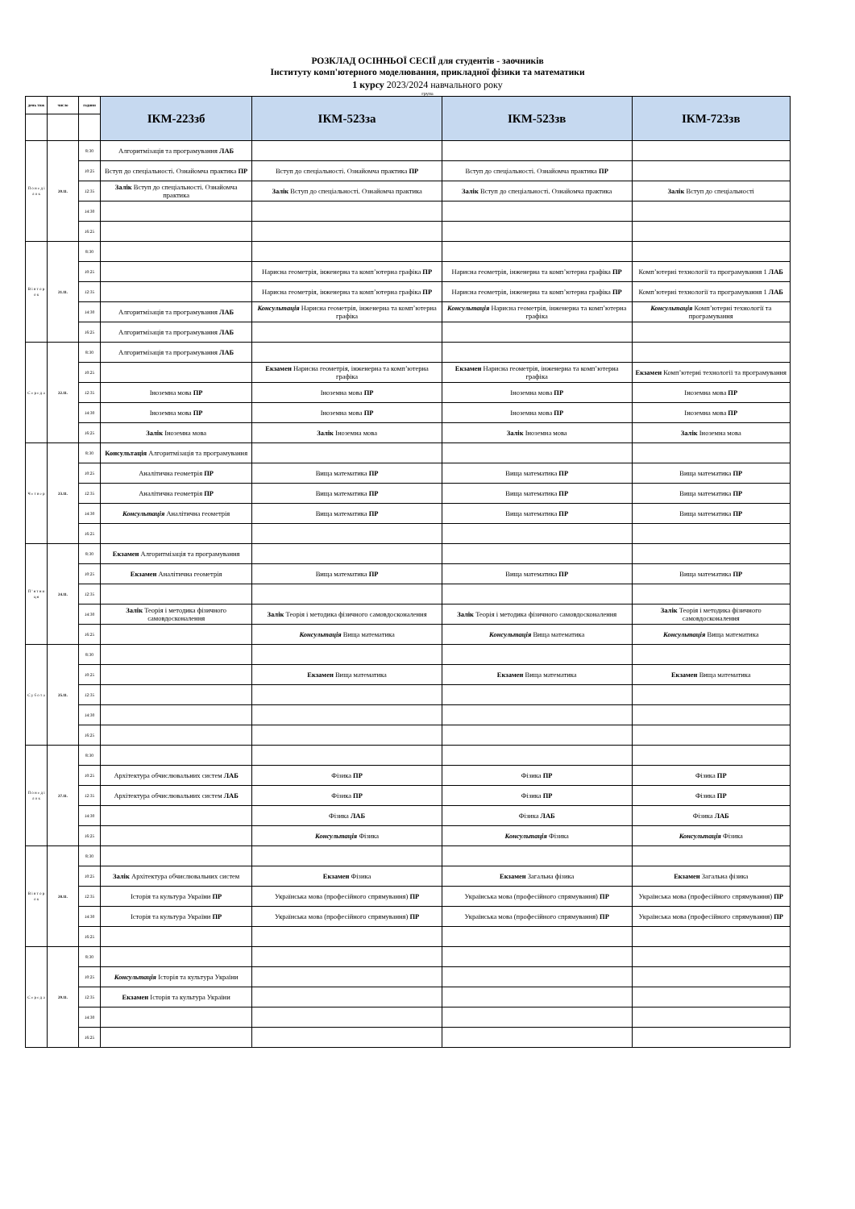РОЗКЛАД ОСІННЬОЇ СЕСІЇ для студентів - заочників
Інституту комп'ютерного моделювання, прикладної фізики та математики
1 курсу 2023/2024 навчального року
група
| день тиж | число | години | ІКМ-223зб | ІКМ-523за | ІКМ-523зв | ІКМ-723зв |
| П о н е д і л о к | 20.11. | 8:30 | Алгоритмізація та програмування ЛАБ | | | |
| | | 10:25 | Вступ до спеціальності. Ознайомча практика ПР | Вступ до спеціальності. Ознайомча практика ПР | Вступ до спеціальності. Ознайомча практика ПР | |
| | | 12:35 | Залік Вступ до спеціальності. Ознайомча практика | Залік Вступ до спеціальності. Ознайомча практика | Залік Вступ до спеціальності. Ознайомча практика | Залік Вступ до спеціальності |
| | | 14:30 | | | | |
| | | 16:25 | | | | |
| В і в т о р о к | 21.11. | 8:30 | | | | |
| | | 10:25 | | Нарисна геометрія, інженерна та комп’ютерна графіка ПР | Нарисна геометрія, інженерна та комп’ютерна графіка ПР | Комп’ютерні технології та програмування 1 ЛАБ |
| | | 12:35 | | Нарисна геометрія, інженерна та комп’ютерна графіка ПР | Нарисна геометрія, інженерна та комп’ютерна графіка ПР | Комп’ютерні технології та програмування 1 ЛАБ |
| | | 14:30 | Алгоритмізація та програмування ЛАБ | Консультація Нарисна геометрія, інженерна та комп’ютерна графіка | Консультація Нарисна геометрія, інженерна та комп’ютерна графіка | Консультація Комп’ютерні технології та програмування |
| | | 16:25 | Алгоритмізація та програмування ЛАБ | | | |
| С е р е д а | 22.11. | 8:30 | Алгоритмізація та програмування ЛАБ | | | |
| | | 10:25 | | Екзамен Нарисна геометрія, інженерна та комп’ютерна графіка | Екзамен Нарисна геометрія, інженерна та комп’ютерна графіка | Екзамен Комп’ютерні технології та програмування |
| | | 12:35 | Іноземна мова ПР | Іноземна мова ПР | Іноземна мова ПР | Іноземна мова ПР |
| | | 14:30 | Іноземна мова ПР | Іноземна мова ПР | Іноземна мова ПР | Іноземна мова ПР |
| | | 16:25 | Залік Іноземна мова | Залік Іноземна мова | Залік Іноземна мова | Залік Іноземна мова |
| Ч е т в е р | 23.11. | 8:30 | Консультація Алгоритмізація та програмування | | | |
| | | 10:25 | Аналітична геометрія ПР | Вища математика ПР | Вища математика ПР | Вища математика ПР |
| | | 12:35 | Аналітична геометрія ПР | Вища математика ПР | Вища математика ПР | Вища математика ПР |
| | | 14:30 | Консультація Аналітична геометрія | Вища математика ПР | Вища математика ПР | Вища математика ПР |
| | | 16:25 | | | | |
| П ' я т н и ц я | 24.11. | 8:30 | Екзамен Алгоритмізація та програмування | | | |
| | | 10:25 | Екзамен Аналітична геометрія | Вища математика ПР | Вища математика ПР | Вища математика ПР |
| | | 12:35 | | | | |
| | | 14:30 | Залік Теорія і методика фізичного самовдосконалення | Залік Теорія і методика фізичного самовдосконалення | Залік Теорія і методика фізичного самовдосконалення | Залік Теорія і методика фізичного самовдосконалення |
| | | 16:25 | | Консультація Вища математика | Консультація Вища математика | Консультація Вища математика |
| С у б о т а | 25.11. | 8:30 | | | | |
| | | 10:25 | | Екзамен Вища математика | Екзамен Вища математика | Екзамен Вища математика |
| | | 12:35 | | | | |
| | | 14:30 | | | | |
| | | 16:25 | | | | |
| П о н е д і л о к | 27.11. | 8:30 | | | | |
| | | 10:25 | Архітектура обчислювальних систем ЛАБ | Фізика ПР | Фізика ПР | Фізика ПР |
| | | 12:35 | Архітектура обчислювальних систем ЛАБ | Фізика ПР | Фізика ПР | Фізика ПР |
| | | 14:30 | | Фізика ЛАБ | Фізика ЛАБ | Фізика ЛАБ |
| | | 16:25 | | Консультація Фізика | Консультація Фізика | Консультація Фізика |
| В і в т о р о к | 28.11. | 8:30 | | | | |
| | | 10:25 | Залік Архітектура обчислювальних систем | Екзамен Фізика | Екзамен Загальна фізика | Екзамен Загальна фізика |
| | | 12:35 | Історія та культура України ПР | Українська мова (професійного спрямування) ПР | Українська мова (професійного спрямування) ПР | Українська мова (професійного спрямування) ПР |
| | | 14:30 | Історія та культура України ПР | Українська мова (професійного спрямування) ПР | Українська мова (професійного спрямування) ПР | Українська мова (професійного спрямування) ПР |
| | | 16:25 | | | | |
| С е р е д а | 29.11. | 8:30 | | | | |
| | | 10:25 | Консультація Історія та культура України | | | |
| | | 12:35 | Екзамен Історія та культура України | | | |
| | | 14:30 | | | | |
| | | 16:25 | | | | |